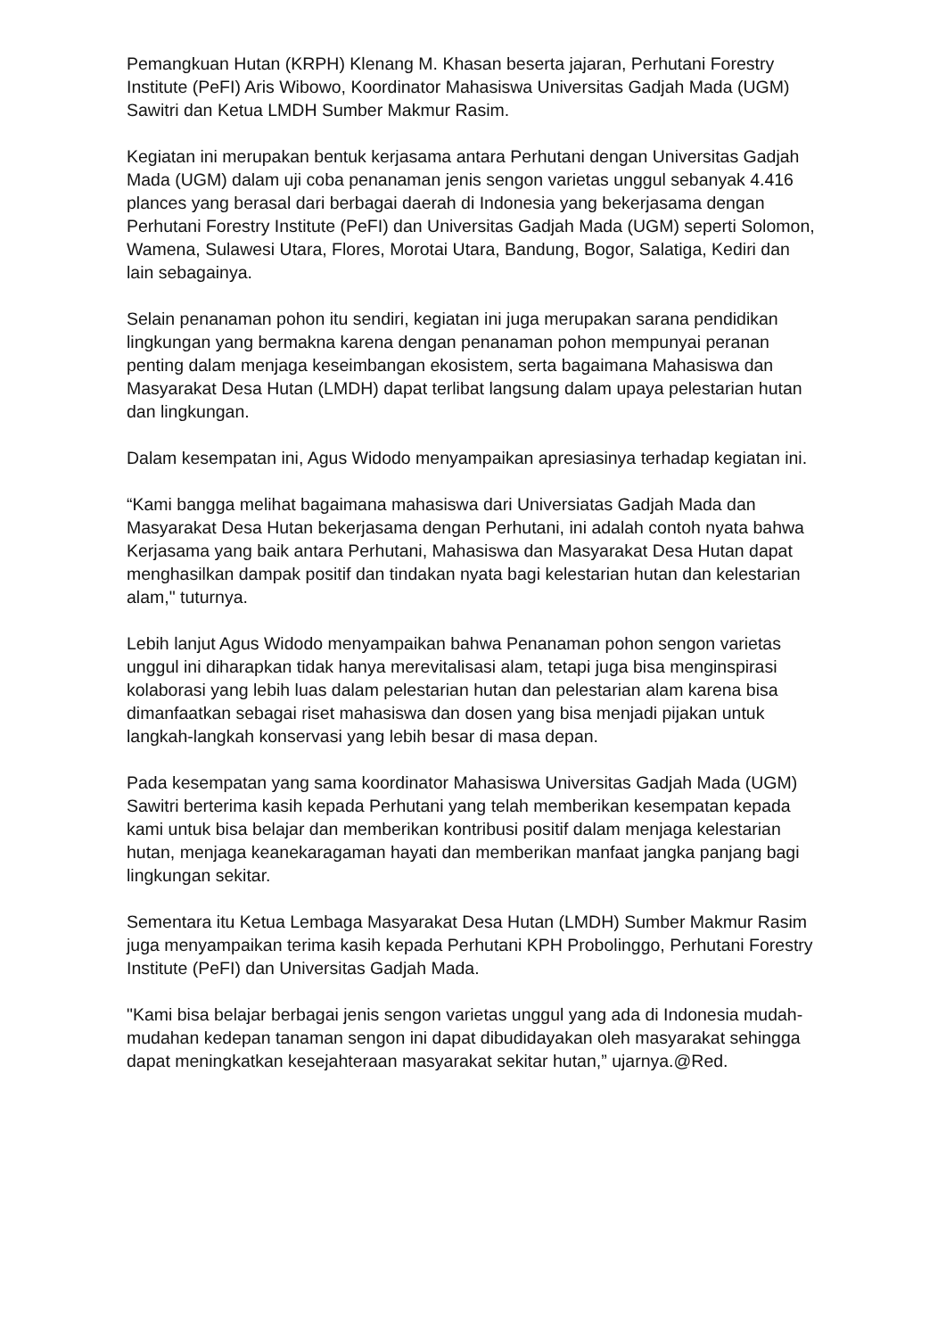Pemangkuan Hutan (KRPH) Klenang M. Khasan beserta jajaran, Perhutani Forestry Institute (PeFI) Aris Wibowo, Koordinator Mahasiswa Universitas Gadjah Mada (UGM) Sawitri dan Ketua LMDH Sumber Makmur Rasim.
Kegiatan ini merupakan bentuk kerjasama antara Perhutani dengan Universitas Gadjah Mada (UGM) dalam uji coba penanaman jenis sengon varietas unggul sebanyak 4.416 plances yang berasal dari berbagai daerah di Indonesia yang bekerjasama dengan Perhutani Forestry Institute (PeFI) dan Universitas Gadjah Mada (UGM) seperti Solomon, Wamena, Sulawesi Utara, Flores, Morotai Utara, Bandung, Bogor, Salatiga, Kediri dan lain sebagainya.
Selain penanaman pohon itu sendiri, kegiatan ini juga merupakan sarana pendidikan lingkungan yang bermakna karena dengan penanaman pohon mempunyai peranan penting dalam menjaga keseimbangan ekosistem, serta bagaimana Mahasiswa dan Masyarakat Desa Hutan (LMDH) dapat terlibat langsung dalam upaya pelestarian hutan dan lingkungan.
Dalam kesempatan ini, Agus Widodo menyampaikan apresiasinya terhadap kegiatan ini.
“Kami bangga melihat bagaimana mahasiswa dari Universiatas Gadjah Mada dan Masyarakat Desa Hutan bekerjasama dengan Perhutani, ini adalah contoh nyata bahwa Kerjasama yang baik antara Perhutani, Mahasiswa dan Masyarakat Desa Hutan dapat menghasilkan dampak positif dan tindakan nyata bagi kelestarian hutan dan kelestarian alam," tuturnya.
Lebih lanjut Agus Widodo menyampaikan bahwa Penanaman pohon sengon varietas unggul ini diharapkan tidak hanya merevitalisasi alam, tetapi juga bisa menginspirasi kolaborasi yang lebih luas dalam pelestarian hutan dan pelestarian alam karena bisa dimanfaatkan sebagai riset mahasiswa dan dosen yang bisa menjadi pijakan untuk langkah-langkah konservasi yang lebih besar di masa depan.
Pada kesempatan yang sama koordinator Mahasiswa Universitas Gadjah Mada (UGM) Sawitri berterima kasih kepada Perhutani yang telah memberikan kesempatan kepada kami untuk bisa belajar dan memberikan kontribusi positif dalam menjaga kelestarian hutan, menjaga keanekaragaman hayati dan memberikan manfaat jangka panjang bagi lingkungan sekitar.
Sementara itu Ketua Lembaga Masyarakat Desa Hutan (LMDH) Sumber Makmur Rasim juga menyampaikan terima kasih kepada Perhutani KPH Probolinggo, Perhutani Forestry Institute (PeFI) dan Universitas Gadjah Mada.
"Kami bisa belajar berbagai jenis sengon varietas unggul yang ada di Indonesia mudah-mudahan kedepan tanaman sengon ini dapat dibudidayakan oleh masyarakat sehingga dapat meningkatkan kesejahteraan masyarakat sekitar hutan,” ujarnya.@Red.